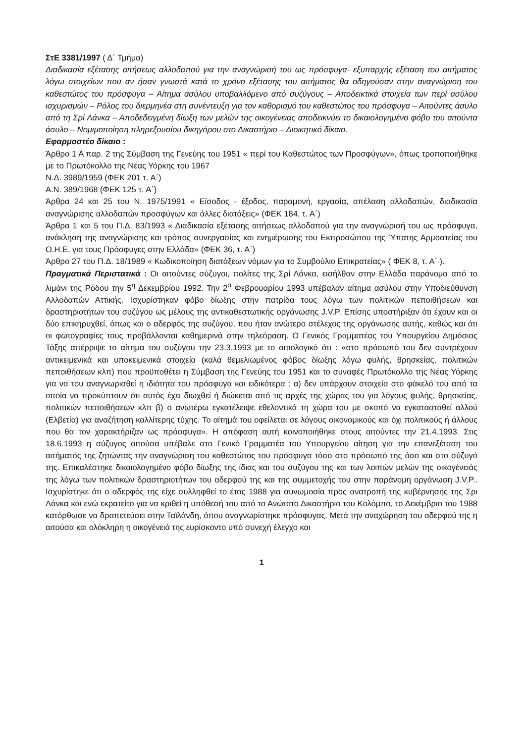ΣτΕ 3381/1997 ( Δ΄ Τμήμα)
Διαδικασία εξέτασης αιτήσεως αλλοδαπού για την αναγνώρισή του ως πρόσφυγα- εξυπαρχής εξέταση του αιτήματος λόγω στοιχείων που αν ήσαν γνωστά κατά το χρόνο εξέτασης του αιτήματος θα οδηγούσαν στην αναγνώριση του καθεστώτος του πρόσφυγα – Αίτημα ασύλου υποβαλλόμενο από συζύγους – Αποδεικτικά στοιχεία των περί ασύλου ισχυρισμών – Ρόλος του διερμηνέα στη συνέντευξη για τον καθορισμό του καθεστώτος του πρόσφυγα – Αιτούντες άσυλο από τη Σρί Λάνκα – Αποδεδειγμένη δίωξη των μελών της οικογένειας αποδεικνύει το δικαιολογημένο φόβο του αιτούντα άσυλο – Νομιμοποίηση πληρεξουσίου δικηγόρου στο Δικαστήριο – Διοικητικό δίκαιο.
Εφαρμοστέο δίκαιο :
Άρθρο 1 Α παρ. 2 της Σύμβαση της Γενεύης του 1951 « περί του Καθεστώτος των Προσφύγων», όπως τροποποιήθηκε με το Πρωτόκολλο της Νέας Υόρκης του 1967
Ν.Δ. 3989/1959 (ΦΕΚ 201 τ. Α΄)
Α.Ν. 389/1968 (ΦΕΚ 125 τ. Α΄)
Άρθρα 24 και 25 του Ν. 1975/1991 « Είσοδος - έξοδος, παραμονή, εργασία, απέλαση αλλοδαπών, διαδικασία αναγνώρισης αλλοδαπών προσφύγων και άλλες διατάξεις» (ΦΕΚ 184, τ. Α΄)
Άρθρα 1 και 5 του Π.Δ. 83/1993 « Διαδικασία εξέτασης αιτήσεως αλλοδαπού για την αναγνώρισή του ως πρόσφυγα, ανάκληση της αναγνώρισης και τρόπος συνεργασίας και ενημέρωσης του Εκπροσώπου της Ύπατης Αρμοστείας του Ο.Η.Ε. για τους Πρόσφυγες στην Ελλάδα» (ΦΕΚ 36, τ. Α΄)
Άρθρο 27 του Π.Δ. 18/1989 « Κωδικοποίηση διατάξεων νόμων για το Συμβούλιο Επικρατείας» ( ΦΕΚ 8, τ. Α΄ ).
Πραγματικά Περιστατικά : Οι αιτούντες σύζυγοι, πολίτες της Σρί Λάνκα, εισήλθαν στην Ελλάδα παράνομα από το λιμάνι της Ρόδου την 5<sup>η</sup> Δεκεμβρίου 1992. Την 2<sup>α</sup> Φεβρουαρίου 1993 υπέβαλαν αίτημα ασύλου στην Υποδιεύθυνση Αλλοδαπών Αττικής. Ισχυρίστηκαν φόβο δίωξης στην πατρίδα τους λόγω των πολιτικών πεποιθήσεων και δραστηριοτήτων του συζύγου ως μέλους της αντικαθεστωτικής οργάνωσης J.V.P. Επίσης υποστήριξαν ότι έχουν και οι δύο επικηρυχθεί, όπως και ο αδερφός της συζύγου, που ήταν ανώτερο στέλεχος της οργάνωσης αυτής, καθώς και ότι οι φωτογραφίες τους προβάλλονται καθημερινά στην τηλεόραση. Ο Γενικός Γραμματέας του Υπουργείου Δημόσιας Τάξης απέρριψε το αίτημα του συζύγου την 23.3.1993 με το αιτιολογικό ότι : «στο πρόσωπό του δεν συντρέχουν αντικειμενικά και υποκειμενικά στοιχεία (καλά θεμελιωμένος φόβος δίωξης λόγω φυλής, θρησκείας, πολιτικών πεποιθήσεων κλπ) που προϋποθέτει η Σύμβαση της Γενεύης του 1951 και το συναφές Πρωτόκολλο της Νέας Υόρκης για να του αναγνωρισθεί η ιδιότητα του πρόσφυγα και ειδικότερα : α) δεν υπάρχουν στοιχεία στο φάκελό του από τα οποία να προκύπτουν ότι αυτός έχει διωχθεί ή διώκεται από τις αρχές της χώρας του για λόγους φυλής, θρησκείας, πολιτικών πεποιθήσεων κλπ β) ο ανωτέρω εγκατέλειψε εθελοντικά τη χώρα του με σκοπό να εγκατασταθεί αλλού (Ελβετία) για αναζήτηση καλλίτερης τύχης. Το αίτημά του οφείλεται σε λόγους οικονομικούς και όχι πολιτικούς ή άλλους που θα τον χαρακτήριζαν ως πρόσφυγα». Η απόφαση αυτή κοινοποιήθηκε στους αιτούντες την 21.4.1993. Στις 18.6.1993 η σύζυγος αιτούσα υπέβαλε στο Γενικό Γραμματέα του Υπουργείου αίτηση για την επανεξέταση του αιτήματός της ζητώντας την αναγνώριση του καθεστώτος του πρόσφυγα τόσο στο πρόσωπό της όσο και στο σύζυγό της. Επικαλέστηκε δικαιολογημένο φόβο δίωξης της ίδιας και του συζύγου της και των λοιπών μελών της οικογένειάς της λόγω των πολιτικών δραστηριοτήτων του αδερφού της και της συμμετοχής του στην παράνομη οργάνωση J.V.P.. Ισχυρίστηκε ότι ο αδερφός της είχε συλληφθεί το έτος 1988 για συνωμοσία προς ανατροπή της κυβέρνησης της Σρι Λάνκα και ενώ εκρατείτο για να κριθεί η υπόθεσή του από το Ανώτατο Δικαστήριο του Κολόμπο, το Δεκέμβριο του 1988 κατόρθωσε να δραπετεύσει στην Ταϊλάνδη, όπου αναγνωρίστηκε πρόσφυγας. Μετά την αναχώρηση του αδερφού της η αιτούσα και ολόκληρη η οικογένειά της ευρίσκοντο υπό συνεχή έλεγχο και
1